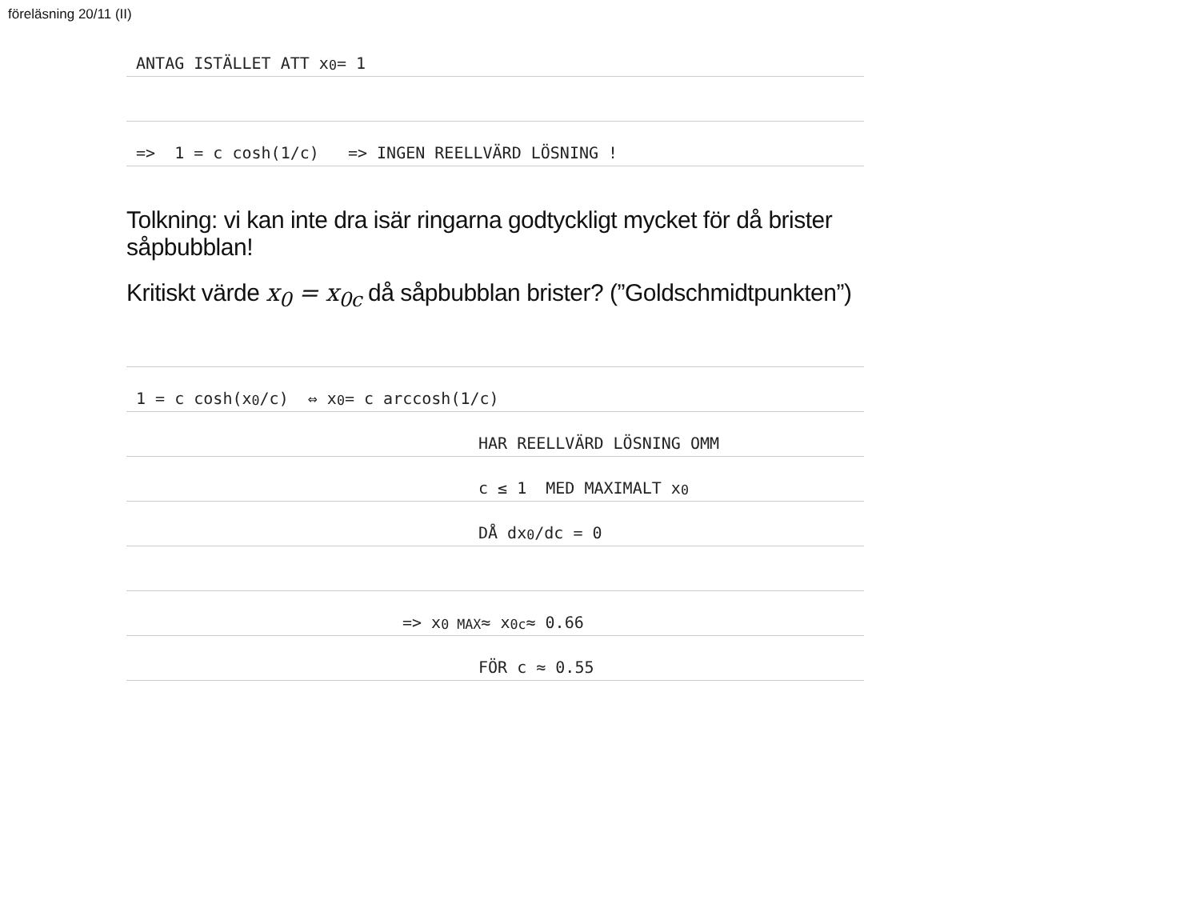föreläsning 20/11 (II)
ANTAG ISTÄLLET ATT x<sub>0</sub> = 1
=> 1 = c cosh(1/c) => INGEN REELLVÄRD LÖSNING !
Tolkning: vi kan inte dra isär ringarna godtyckligt mycket för då brister såpbubblan!
Kritiskt värde x<sub>0</sub> = x<sub>0c</sub> då såpbubblan brister? (”Goldschmidtpunkten”)
1 = c cosh(x<sub>0</sub>/c) ⇔ x<sub>0</sub> = c arccosh(1/c)
HAR REELLVÄRD LÖSNING OMM
c ≤ 1 MED MAXIMALT x<sub>0</sub>
DÅ dx<sub>0</sub>/dc = 0
=> x<sub>0 MAX</sub> ≈ x<sub>0c</sub> ≈ 0.66
FÖR c ≈ 0.55